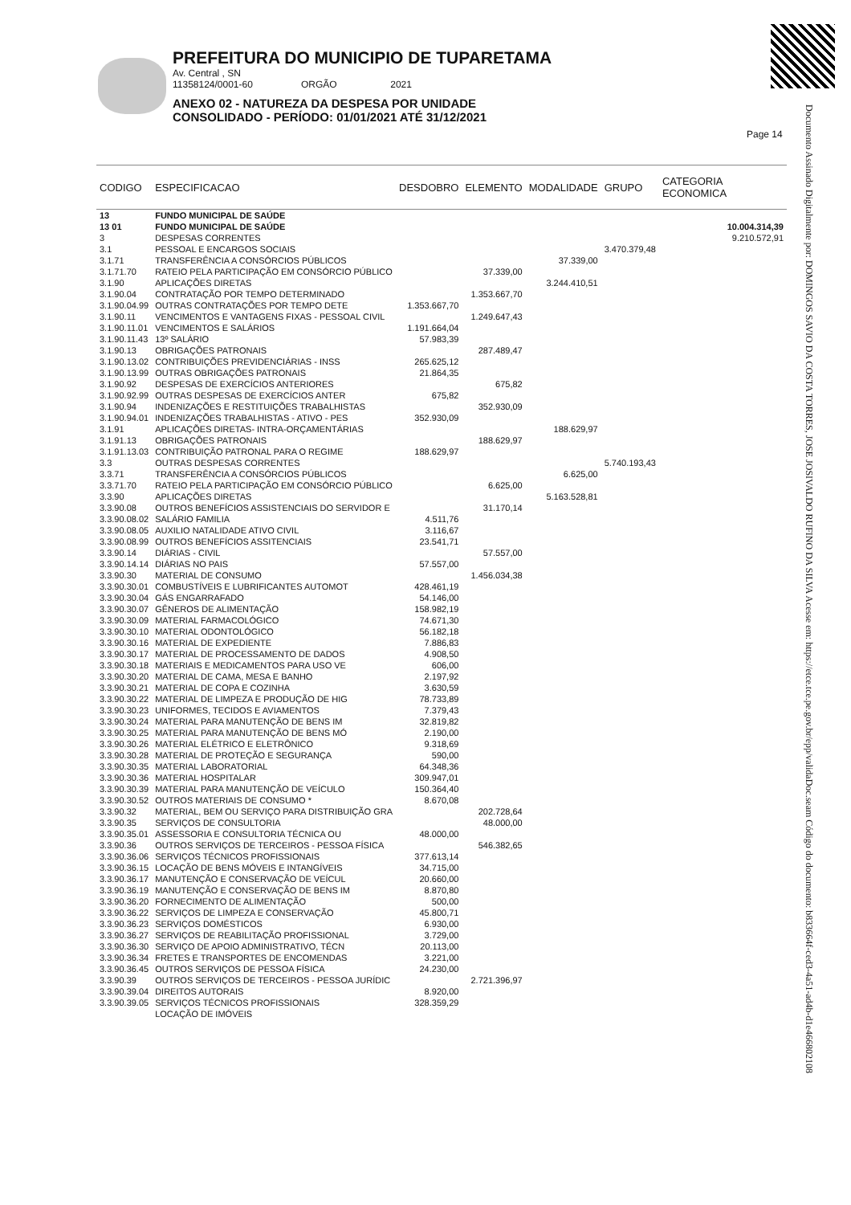PREFEITURA DO MUNICIPIO DE TUPARETAMA
Av. Central , SN
11358124/0001-60 ORGÃO 2021
ANEXO 02 - NATUREZA DA DESPESA POR UNIDADE
CONSOLIDADO - PERÍODO: 01/01/2021 ATÉ 31/12/2021
Page 14
Documento Assinado Digitalmente por: DOMINGOS SAVIO DA COSTA TORRES, JOSE JOSIVALDO RUFINO DA SILVA Acesse em: https://etce.tce.pe.gov.br/epp/validaDoc.seam Código do documento: b833664f-ced3-4a51-ad4b-d1e466802108
| CODIGO | ESPECIFICACAO | DESDOBRO | ELEMENTO | MODALIDADE | GRUPO | CATEGORIA ECONOMICA |
| --- | --- | --- | --- | --- | --- | --- |
| 13 | FUNDO MUNICIPAL DE SAÚDE | | | | | |
| 13 01 | FUNDO MUNICIPAL DE SAÚDE | | | | | 10.004.314,39 |
| 3 | DESPESAS CORRENTES | | | | | 9.210.572,91 |
| 3.1 | PESSOAL E ENCARGOS SOCIAIS | | | | 3.470.379,48 | |
| 3.1.71 | TRANSFERÊNCIA A CONSÓRCIOS PÚBLICOS | | | 37.339,00 | | |
| 3.1.71.70 | RATEIO PELA PARTICIPAÇÃO EM CONSÓRCIO PÚBLICO | | 37.339,00 | | | |
| 3.1.90 | APLICAÇÕES DIRETAS | | | 3.244.410,51 | | |
| 3.1.90.04 | CONTRATAÇÃO POR TEMPO DETERMINADO | | 1.353.667,70 | | | |
| 3.1.90.04.99 | OUTRAS CONTRATAÇÕES POR TEMPO DETE | 1.353.667,70 | | | | |
| 3.1.90.11 | VENCIMENTOS E VANTAGENS FIXAS - PESSOAL CIVIL | | 1.249.647,43 | | | |
| 3.1.90.11.01 | VENCIMENTOS E SALÁRIOS | 1.191.664,04 | | | | |
| 3.1.90.11.43 | 13º SALÁRIO | 57.983,39 | | | | |
| 3.1.90.13 | OBRIGAÇÕES PATRONAIS | | 287.489,47 | | | |
| 3.1.90.13.02 | CONTRIBUIÇÕES PREVIDENCIÁRIAS - INSS | 265.625,12 | | | | |
| 3.1.90.13.99 | OUTRAS OBRIGAÇÕES PATRONAIS | 21.864,35 | | | | |
| 3.1.90.92 | DESPESAS DE EXERCÍCIOS ANTERIORES | | 675,82 | | | |
| 3.1.90.92.99 | OUTRAS DESPESAS DE EXERCÍCIOS ANTER | 675,82 | | | | |
| 3.1.90.94 | INDENIZAÇÕES E RESTITUIÇÕES TRABALHISTAS | | 352.930,09 | | | |
| 3.1.90.94.01 | INDENIZAÇÕES TRABALHISTAS - ATIVO - PES | 352.930,09 | | | | |
| 3.1.91 | APLICAÇÕES DIRETAS- INTRA-ORÇAMENTÁRIAS | | | 188.629,97 | | |
| 3.1.91.13 | OBRIGAÇÕES PATRONAIS | | 188.629,97 | | | |
| 3.1.91.13.03 | CONTRIBUIÇÃO PATRONAL PARA O REGIME | 188.629,97 | | | | |
| 3.3 | OUTRAS DESPESAS CORRENTES | | | | 5.740.193,43 | |
| 3.3.71 | TRANSFERÊNCIA A CONSÓRCIOS PÚBLICOS | | | 6.625,00 | | |
| 3.3.71.70 | RATEIO PELA PARTICIPAÇÃO EM CONSÓRCIO PÚBLICO | | 6.625,00 | | | |
| 3.3.90 | APLICAÇÕES DIRETAS | | | 5.163.528,81 | | |
| 3.3.90.08 | OUTROS BENEFÍCIOS ASSISTENCIAIS DO SERVIDOR E | | 31.170,14 | | | |
| 3.3.90.08.02 | SALÁRIO FAMILIA | 4.511,76 | | | | |
| 3.3.90.08.05 | AUXILIO NATALIDADE ATIVO CIVIL | 3.116,67 | | | | |
| 3.3.90.08.99 | OUTROS BENEFÍCIOS ASSITENCIAIS | 23.541,71 | | | | |
| 3.3.90.14 | DIÁRIAS - CIVIL | | 57.557,00 | | | |
| 3.3.90.14.14 | DIÁRIAS NO PAIS | 57.557,00 | | | | |
| 3.3.90.30 | MATERIAL DE CONSUMO | | 1.456.034,38 | | | |
| 3.3.90.30.01 | COMBUSTÍVEIS E LUBRIFICANTES AUTOMOT | 428.461,19 | | | | |
| 3.3.90.30.04 | GÁS ENGARRAFADO | 54.146,00 | | | | |
| 3.3.90.30.07 | GÊNEROS DE ALIMENTAÇÃO | 158.982,19 | | | | |
| 3.3.90.30.09 | MATERIAL FARMACOLÓGICO | 74.671,30 | | | | |
| 3.3.90.30.10 | MATERIAL ODONTOLÓGICO | 56.182,18 | | | | |
| 3.3.90.30.16 | MATERIAL DE EXPEDIENTE | 7.886,83 | | | | |
| 3.3.90.30.17 | MATERIAL DE PROCESSAMENTO DE DADOS | 4.908,50 | | | | |
| 3.3.90.30.18 | MATERIAIS E MEDICAMENTOS PARA USO VE | 606,00 | | | | |
| 3.3.90.30.20 | MATERIAL DE CAMA, MESA E BANHO | 2.197,92 | | | | |
| 3.3.90.30.21 | MATERIAL DE COPA E COZINHA | 3.630,59 | | | | |
| 3.3.90.30.22 | MATERIAL DE LIMPEZA E PRODUÇÃO DE HIG | 78.733,89 | | | | |
| 3.3.90.30.23 | UNIFORMES, TECIDOS E AVIAMENTOS | 7.379,43 | | | | |
| 3.3.90.30.24 | MATERIAL PARA MANUTENÇÃO DE BENS IM | 32.819,82 | | | | |
| 3.3.90.30.25 | MATERIAL PARA MANUTENÇÃO DE BENS MÓ | 2.190,00 | | | | |
| 3.3.90.30.26 | MATERIAL ELÉTRICO E ELETRÔNICO | 9.318,69 | | | | |
| 3.3.90.30.28 | MATERIAL DE PROTEÇÃO E SEGURANÇA | 590,00 | | | | |
| 3.3.90.30.35 | MATERIAL LABORATORIAL | 64.348,36 | | | | |
| 3.3.90.30.36 | MATERIAL HOSPITALAR | 309.947,01 | | | | |
| 3.3.90.30.39 | MATERIAL PARA MANUTENÇÃO DE VEÍCULO | 150.364,40 | | | | |
| 3.3.90.30.52 | OUTROS MATERIAIS DE CONSUMO * | 8.670,08 | | | | |
| 3.3.90.32 | MATERIAL, BEM OU SERVIÇO PARA DISTRIBUIÇÃO GRA | | 202.728,64 | | | |
| 3.3.90.35 | SERVIÇOS DE CONSULTORIA | | 48.000,00 | | | |
| 3.3.90.35.01 | ASSESSORIA E CONSULTORIA TÉCNICA OU | 48.000,00 | | | | |
| 3.3.90.36 | OUTROS SERVIÇOS DE TERCEIROS - PESSOA FÍSICA | | 546.382,65 | | | |
| 3.3.90.36.06 | SERVIÇOS TÉCNICOS PROFISSIONAIS | 377.613,14 | | | | |
| 3.3.90.36.15 | LOCAÇÃO DE BENS MÓVEIS E INTANGÍVEIS | 34.715,00 | | | | |
| 3.3.90.36.17 | MANUTENÇÃO E CONSERVAÇÃO DE VEÍCUL | 20.660,00 | | | | |
| 3.3.90.36.19 | MANUTENÇÃO E CONSERVAÇÃO DE BENS IM | 8.870,80 | | | | |
| 3.3.90.36.20 | FORNECIMENTO DE ALIMENTAÇÃO | 500,00 | | | | |
| 3.3.90.36.22 | SERVIÇOS DE LIMPEZA E CONSERVAÇÃO | 45.800,71 | | | | |
| 3.3.90.36.23 | SERVIÇOS DOMÉSTICOS | 6.930,00 | | | | |
| 3.3.90.36.27 | SERVIÇOS DE REABILITAÇÃO PROFISSIONAL | 3.729,00 | | | | |
| 3.3.90.36.30 | SERVIÇO DE APOIO ADMINISTRATIVO, TÉCN | 20.113,00 | | | | |
| 3.3.90.36.34 | FRETES E TRANSPORTES DE ENCOMENDAS | 3.221,00 | | | | |
| 3.3.90.36.45 | OUTROS SERVIÇOS DE PESSOA FÍSICA | 24.230,00 | | | | |
| 3.3.90.39 | OUTROS SERVIÇOS DE TERCEIROS - PESSOA JURÍDIC | | 2.721.396,97 | | | |
| 3.3.90.39.04 | DIREITOS AUTORAIS | 8.920,00 | | | | |
| 3.3.90.39.05 | SERVIÇOS TÉCNICOS PROFISSIONAIS | 328.359,29 | | | | |
| | LOCAÇÃO DE IMÓVEIS | | | | | |